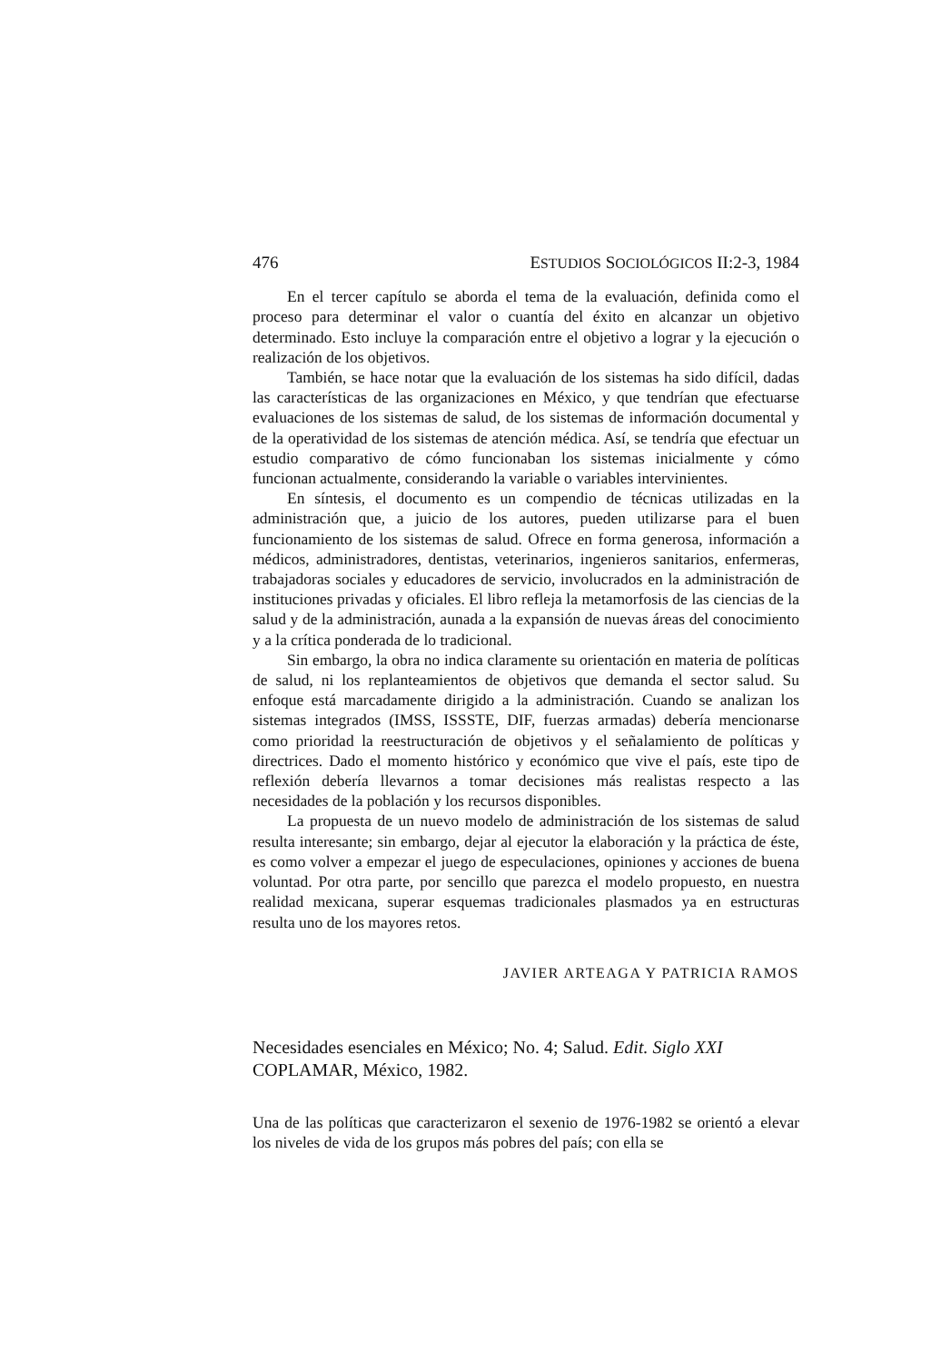476 ESTUDIOS SOCIOLÓGICOS II:2-3, 1984
En el tercer capítulo se aborda el tema de la evaluación, definida como el proceso para determinar el valor o cuantía del éxito en alcanzar un objetivo determinado. Esto incluye la comparación entre el objetivo a lograr y la ejecución o realización de los objetivos.
También, se hace notar que la evaluación de los sistemas ha sido difícil, dadas las características de las organizaciones en México, y que tendrían que efectuarse evaluaciones de los sistemas de salud, de los sistemas de información documental y de la operatividad de los sistemas de atención médica. Así, se tendría que efectuar un estudio comparativo de cómo funcionaban los sistemas inicialmente y cómo funcionan actualmente, considerando la variable o variables intervinientes.
En síntesis, el documento es un compendio de técnicas utilizadas en la administración que, a juicio de los autores, pueden utilizarse para el buen funcionamiento de los sistemas de salud. Ofrece en forma generosa, información a médicos, administradores, dentistas, veterinarios, ingenieros sanitarios, enfermeras, trabajadoras sociales y educadores de servicio, involucrados en la administración de instituciones privadas y oficiales. El libro refleja la metamorfosis de las ciencias de la salud y de la administración, aunada a la expansión de nuevas áreas del conocimiento y a la crítica ponderada de lo tradicional.
Sin embargo, la obra no indica claramente su orientación en materia de políticas de salud, ni los replanteamientos de objetivos que demanda el sector salud. Su enfoque está marcadamente dirigido a la administración. Cuando se analizan los sistemas integrados (IMSS, ISSSTE, DIF, fuerzas armadas) debería mencionarse como prioridad la reestructuración de objetivos y el señalamiento de políticas y directrices. Dado el momento histórico y económico que vive el país, este tipo de reflexión debería llevarnos a tomar decisiones más realistas respecto a las necesidades de la población y los recursos disponibles.
La propuesta de un nuevo modelo de administración de los sistemas de salud resulta interesante; sin embargo, dejar al ejecutor la elaboración y la práctica de éste, es como volver a empezar el juego de especulaciones, opiniones y acciones de buena voluntad. Por otra parte, por sencillo que parezca el modelo propuesto, en nuestra realidad mexicana, superar esquemas tradicionales plasmados ya en estructuras resulta uno de los mayores retos.
JAVIER ARTEAGA Y PATRICIA RAMOS
Necesidades esenciales en México; No. 4; Salud. Edit. Siglo XXI COPLAMAR, México, 1982.
Una de las políticas que caracterizaron el sexenio de 1976-1982 se orientó a elevar los niveles de vida de los grupos más pobres del país; con ella se